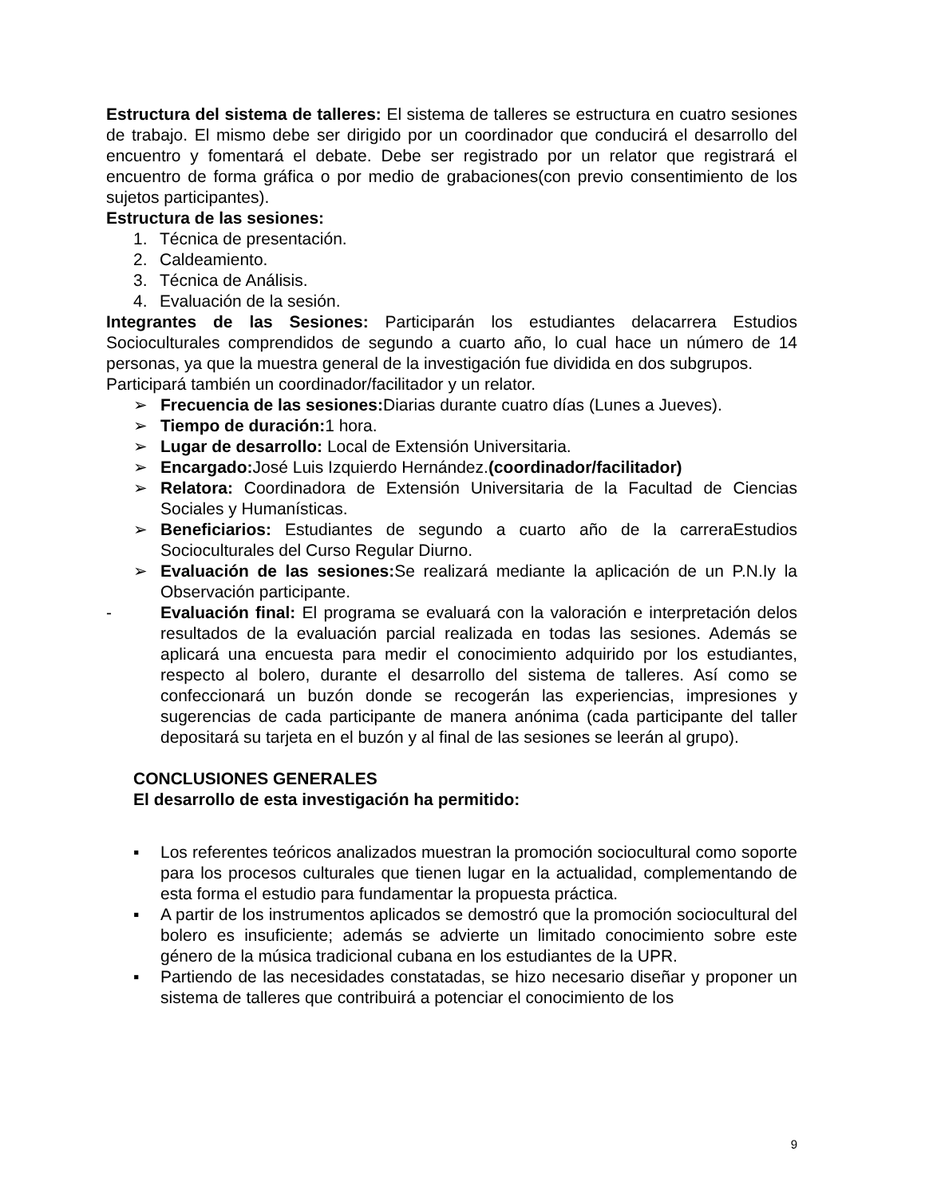Estructura del sistema de talleres: El sistema de talleres se estructura en cuatro sesiones de trabajo. El mismo debe ser dirigido por un coordinador que conducirá el desarrollo del encuentro y fomentará el debate. Debe ser registrado por un relator que registrará el encuentro de forma gráfica o por medio de grabaciones(con previo consentimiento de los sujetos participantes).
Estructura de las sesiones:
1. Técnica de presentación.
2. Caldeamiento.
3. Técnica de Análisis.
4. Evaluación de la sesión.
Integrantes de las Sesiones: Participarán los estudiantes delacarrera Estudios Socioculturales comprendidos de segundo a cuarto año, lo cual hace un número de 14 personas, ya que la muestra general de la investigación fue dividida en dos subgrupos.
Participará también un coordinador/facilitador y un relator.
➢ Frecuencia de las sesiones: Diarias durante cuatro días (Lunes a Jueves).
➢ Tiempo de duración: 1 hora.
➢ Lugar de desarrollo: Local de Extensión Universitaria.
➢ Encargado: José Luis Izquierdo Hernández.(coordinador/facilitador)
➢ Relatora: Coordinadora de Extensión Universitaria de la Facultad de Ciencias Sociales y Humanísticas.
➢ Beneficiarios: Estudiantes de segundo a cuarto año de la carreraEstudios Socioculturales del Curso Regular Diurno.
➢ Evaluación de las sesiones: Se realizará mediante la aplicación de un P.N.Iy la Observación participante.
- Evaluación final: El programa se evaluará con la valoración e interpretación delos resultados de la evaluación parcial realizada en todas las sesiones. Además se aplicará una encuesta para medir el conocimiento adquirido por los estudiantes, respecto al bolero, durante el desarrollo del sistema de talleres. Así como se confeccionará un buzón donde se recogerán las experiencias, impresiones y sugerencias de cada participante de manera anónima (cada participante del taller depositará su tarjeta en el buzón y al final de las sesiones se leerán al grupo).
CONCLUSIONES GENERALES
El desarrollo de esta investigación ha permitido:
▪ Los referentes teóricos analizados muestran la promoción sociocultural como soporte para los procesos culturales que tienen lugar en la actualidad, complementando de esta forma el estudio para fundamentar la propuesta práctica.
▪ A partir de los instrumentos aplicados se demostró que la promoción sociocultural del bolero es insuficiente; además se advierte un limitado conocimiento sobre este género de la música tradicional cubana en los estudiantes de la UPR.
▪ Partiendo de las necesidades constatadas, se hizo necesario diseñar y proponer un sistema de talleres que contribuirá a potenciar el conocimiento de los
9